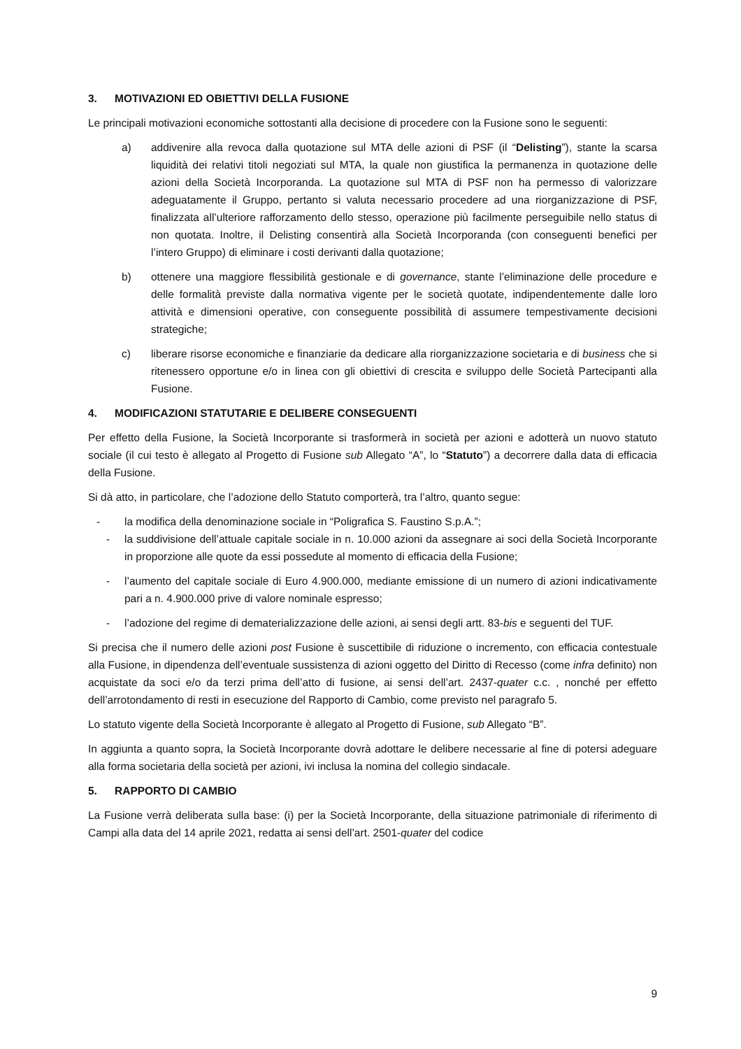3. MOTIVAZIONI ED OBIETTIVI DELLA FUSIONE
Le principali motivazioni economiche sottostanti alla decisione di procedere con la Fusione sono le seguenti:
a) addivenire alla revoca dalla quotazione sul MTA delle azioni di PSF (il “Delisting”), stante la scarsa liquidità dei relativi titoli negoziati sul MTA, la quale non giustifica la permanenza in quotazione delle azioni della Società Incorporanda. La quotazione sul MTA di PSF non ha permesso di valorizzare adeguatamente il Gruppo, pertanto si valuta necessario procedere ad una riorganizzazione di PSF, finalizzata all’ulteriore rafforzamento dello stesso, operazione più facilmente perseguibile nello status di non quotata. Inoltre, il Delisting consentirà alla Società Incorporanda (con conseguenti benefici per l’intero Gruppo) di eliminare i costi derivanti dalla quotazione;
b) ottenere una maggiore flessibilità gestionale e di governance, stante l’eliminazione delle procedure e delle formalità previste dalla normativa vigente per le società quotate, indipendentemente dalle loro attività e dimensioni operative, con conseguente possibilità di assumere tempestivamente decisioni strategiche;
c) liberare risorse economiche e finanziarie da dedicare alla riorganizzazione societaria e di business che si ritenessero opportune e/o in linea con gli obiettivi di crescita e sviluppo delle Società Partecipanti alla Fusione.
4. MODIFICAZIONI STATUTARIE E DELIBERE CONSEGUENTI
Per effetto della Fusione, la Società Incorporante si trasformerà in società per azioni e adotterà un nuovo statuto sociale (il cui testo è allegato al Progetto di Fusione sub Allegato “A”, lo “Statuto”) a decorrere dalla data di efficacia della Fusione.
Si dà atto, in particolare, che l’adozione dello Statuto comporterà, tra l’altro, quanto segue:
- la modifica della denominazione sociale in “Poligrafica S. Faustino S.p.A.”;
- la suddivisione dell’attuale capitale sociale in n. 10.000 azioni da assegnare ai soci della Società Incorporante in proporzione alle quote da essi possedute al momento di efficacia della Fusione;
- l’aumento del capitale sociale di Euro 4.900.000, mediante emissione di un numero di azioni indicativamente pari a n. 4.900.000 prive di valore nominale espresso;
- l’adozione del regime di dematerializzazione delle azioni, ai sensi degli artt. 83-bis e seguenti del TUF.
Si precisa che il numero delle azioni post Fusione è suscettibile di riduzione o incremento, con efficacia contestuale alla Fusione, in dipendenza dell’eventuale sussistenza di azioni oggetto del Diritto di Recesso (come infra definito) non acquistate da soci e/o da terzi prima dell’atto di fusione, ai sensi dell’art. 2437-quater c.c. , nonché per effetto dell’arrotondamento di resti in esecuzione del Rapporto di Cambio, come previsto nel paragrafo 5.
Lo statuto vigente della Società Incorporante è allegato al Progetto di Fusione, sub Allegato “B”.
In aggiunta a quanto sopra, la Società Incorporante dovrà adottare le delibere necessarie al fine di potersi adeguare alla forma societaria della società per azioni, ivi inclusa la nomina del collegio sindacale.
5. RAPPORTO DI CAMBIO
La Fusione verrà deliberata sulla base: (i) per la Società Incorporante, della situazione patrimoniale di riferimento di Campi alla data del 14 aprile 2021, redatta ai sensi dell’art. 2501-quater del codice
9